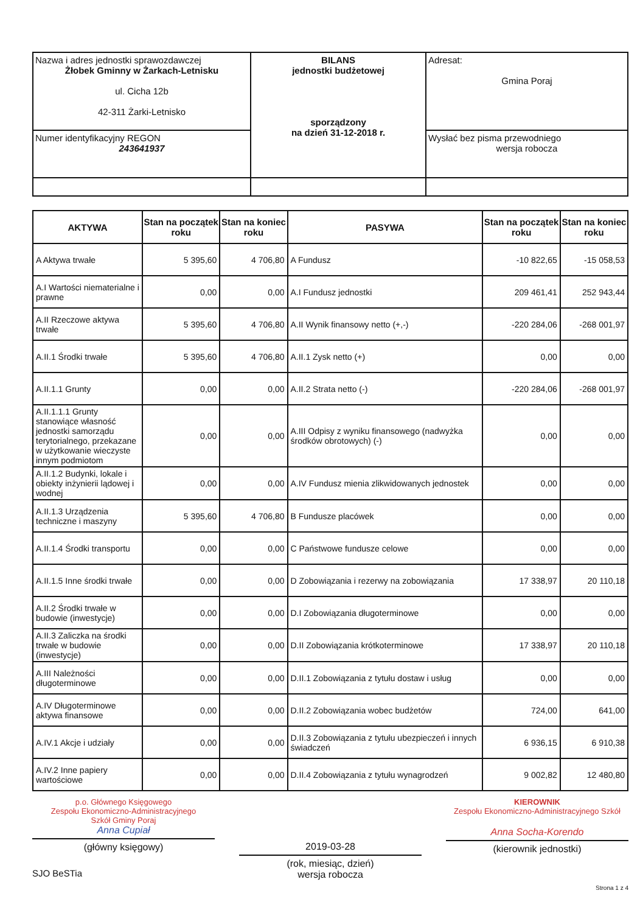| Nazwa i adres jednostki sprawozdawczej Żłobek Gminny w Żarkach-Letnisku ul. Cicha 12b 42-311 Żarki-Letnisko | BILANS jednostki budżetowej sporządzony na dzień 31-12-2018 r. | Adresat: Gmina Poraj |
| Numer identyfikacyjny REGON 243641937 | | Wysłać bez pisma przewodniego wersja robocza |
| AKTYWA | Stan na początek roku | Stan na koniec roku | PASYWA | Stan na początek roku | Stan na koniec roku |
| --- | --- | --- | --- | --- | --- |
| A Aktywa trwałe | 5 395,60 | 4 706,80 | A Fundusz | -10 822,65 | -15 058,53 |
| A.I Wartości niematerialne i prawne | 0,00 | 0,00 | A.I Fundusz jednostki | 209 461,41 | 252 943,44 |
| A.II Rzeczowe aktywa trwałe | 5 395,60 | 4 706,80 | A.II Wynik finansowy netto (+,-) | -220 284,06 | -268 001,97 |
| A.II.1 Środki trwałe | 5 395,60 | 4 706,80 | A.II.1 Zysk netto (+) | 0,00 | 0,00 |
| A.II.1.1 Grunty | 0,00 | 0,00 | A.II.2 Strata netto (-) | -220 284,06 | -268 001,97 |
| A.II.1.1.1 Grunty stanowiące własność jednostki samorządu terytorialnego, przekazane w użytkowanie wieczyste innym podmiotom | 0,00 | 0,00 | A.III Odpisy z wyniku finansowego (nadwyżka środków obrotowych) (-) | 0,00 | 0,00 |
| A.II.1.2 Budynki, lokale i obiekty inżynierii lądowej i wodnej | 0,00 | 0,00 | A.IV Fundusz mienia zlikwidowanych jednostek | 0,00 | 0,00 |
| A.II.1.3 Urządzenia techniczne i maszyny | 5 395,60 | 4 706,80 | B Fundusze placówek | 0,00 | 0,00 |
| A.II.1.4 Środki transportu | 0,00 | 0,00 | C Państwowe fundusze celowe | 0,00 | 0,00 |
| A.II.1.5 Inne środki trwałe | 0,00 | 0,00 | D Zobowiązania i rezerwy na zobowiązania | 17 338,97 | 20 110,18 |
| A.II.2 Środki trwałe w budowie (inwestycje) | 0,00 | 0,00 | D.I Zobowiązania długoterminowe | 0,00 | 0,00 |
| A.II.3 Zaliczka na środki trwałe w budowie (inwestycje) | 0,00 | 0,00 | D.II Zobowiązania krótkoterminowe | 17 338,97 | 20 110,18 |
| A.III Należności długoterminowe | 0,00 | 0,00 | D.II.1 Zobowiązania z tytułu dostaw i usług | 0,00 | 0,00 |
| A.IV Długoterminowe aktywa finansowe | 0,00 | 0,00 | D.II.2 Zobowiązania wobec budżetów | 724,00 | 641,00 |
| A.IV.1 Akcje i udziały | 0,00 | 0,00 | D.II.3 Zobowiązania z tytułu ubezpieczeń i innych świadczeń | 6 936,15 | 6 910,38 |
| A.IV.2 Inne papiery wartościowe | 0,00 | 0,00 | D.II.4 Zobowiązania z tytułu wynagrodzeń | 9 002,82 | 12 480,80 |
p.o. Głównego Księgowego
Zespołu Ekonomiczno-Administracyjnego
Szkół Gminy Poraj
Anna Cupiał
(główny księgowy)
2019-03-28
(rok, miesiąc, dzień)
wersja robocza
KIEROWNIK
Zespołu Ekonomiczno-Administracyjnego Szkół
Anna Socha-Korendo
(kierownik jednostki)
SJO BeSTia
Strona 1 z 4